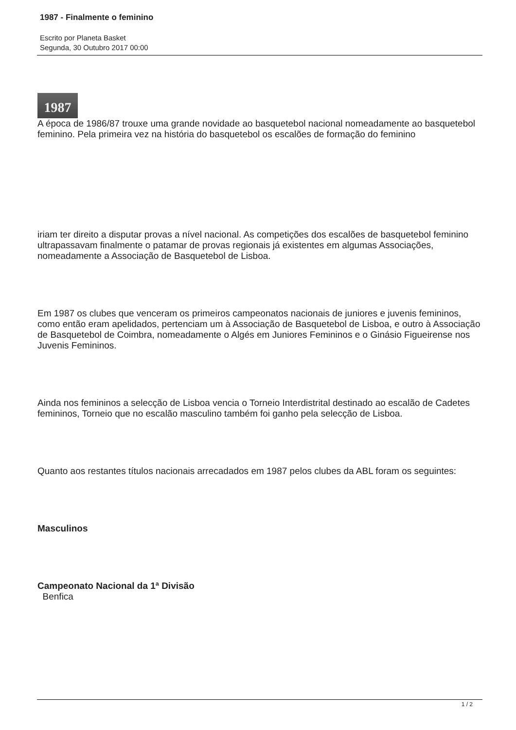1987 - Finalmente o feminino
Escrito por Planeta Basket
Segunda, 30 Outubro 2017 00:00
1987
A época de 1986/87 trouxe uma grande novidade ao basquetebol nacional nomeadamente ao basquetebol feminino. Pela primeira vez na história do basquetebol os escalões de formação do feminino
iriam ter direito a disputar provas a nível nacional. As competições dos escalões de basquetebol feminino ultrapassavam finalmente o patamar de provas regionais já existentes em algumas Associações, nomeadamente a Associação de Basquetebol de Lisboa.
Em 1987 os clubes que venceram os primeiros campeonatos nacionais de juniores e juvenis femininos, como então eram apelidados, pertenciam um à Associação de Basquetebol de Lisboa, e outro à Associação de Basquetebol de Coimbra, nomeadamente o Algés em Juniores Femininos e o Ginásio Figueirense nos Juvenis Femininos.
Ainda nos femininos a selecção de Lisboa vencia o Torneio Interdistrital destinado ao escalão de Cadetes femininos, Torneio que no escalão masculino também foi ganho pela selecção de Lisboa.
Quanto aos restantes títulos nacionais arrecadados em 1987 pelos clubes da ABL foram os seguintes:
Masculinos
Campeonato Nacional da 1ª Divisão
Benfica
1 / 2